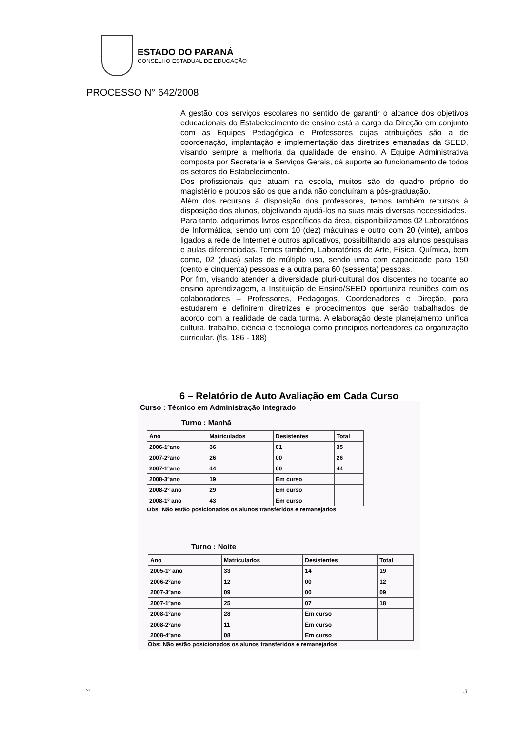ESTADO DO PARANÁ
CONSELHO ESTADUAL DE EDUCAÇÃO
PROCESSO N° 642/2008
A gestão dos serviços escolares no sentido de garantir o alcance dos objetivos educacionais do Estabelecimento de ensino está a cargo da Direção em conjunto com as Equipes Pedagógica e Professores cujas atribuições são a de coordenação, implantação e implementação das diretrizes emanadas da SEED, visando sempre a melhoria da qualidade de ensino. A Equipe Administrativa composta por Secretaria e Serviços Gerais, dá suporte ao funcionamento de todos os setores do Estabelecimento.
Dos profissionais que atuam na escola, muitos são do quadro próprio do magistério e poucos são os que ainda não concluíram a pós-graduação.
Além dos recursos à disposição dos professores, temos também recursos à disposição dos alunos, objetivando ajudá-los na suas mais diversas necessidades.
Para tanto, adquirimos livros específicos da área, disponibilizamos 02 Laboratórios de Informática, sendo um com 10 (dez) máquinas e outro com 20 (vinte), ambos ligados a rede de Internet e outros aplicativos, possibilitando aos alunos pesquisas e aulas diferenciadas. Temos também, Laboratórios de Arte, Física, Química, bem como, 02 (duas) salas de múltiplo uso, sendo uma com capacidade para 150 (cento e cinquenta) pessoas e a outra para 60 (sessenta) pessoas.
Por fim, visando atender a diversidade pluri-cultural dos discentes no tocante ao ensino aprendizagem, a Instituição de Ensino/SEED oportuniza reuniões com os colaboradores – Professores, Pedagogos, Coordenadores e Direção, para estudarem e definirem diretrizes e procedimentos que serão trabalhados de acordo com a realidade de cada turma. A elaboração deste planejamento unifica cultura, trabalho, ciência e tecnologia como princípios norteadores da organização curricular. (fls. 186 - 188)
6 – Relatório de Auto Avaliação em Cada Curso
Curso : Técnico em Administração Integrado
Turno : Manhã
| Ano | Matriculados | Desistentes | Total |
| --- | --- | --- | --- |
| 2006-1ºano | 36 | 01 | 35 |
| 2007-2ºano | 26 | 00 | 26 |
| 2007-1ºano | 44 | 00 | 44 |
| 2008-3ºano | 19 | Em curso | |
| 2008-2º ano | 29 | Em curso | |
| 2008-1º ano | 43 | Em curso | |
Obs: Não estão posicionados os alunos transferidos e remanejados
Turno : Noite
| Ano | Matriculados | Desistentes | Total |
| --- | --- | --- | --- |
| 2005-1º ano | 33 | 14 | 19 |
| 2006-2ºano | 12 | 00 | 12 |
| 2007-3ºano | 09 | 00 | 09 |
| 2007-1ºano | 25 | 07 | 18 |
| 2008-1ºano | 28 | Em curso | |
| 2008-2ºano | 11 | Em curso | |
| 2008-4ºano | 08 | Em curso | |
Obs: Não estão posicionados os alunos transferidos e remanejados
vs 3